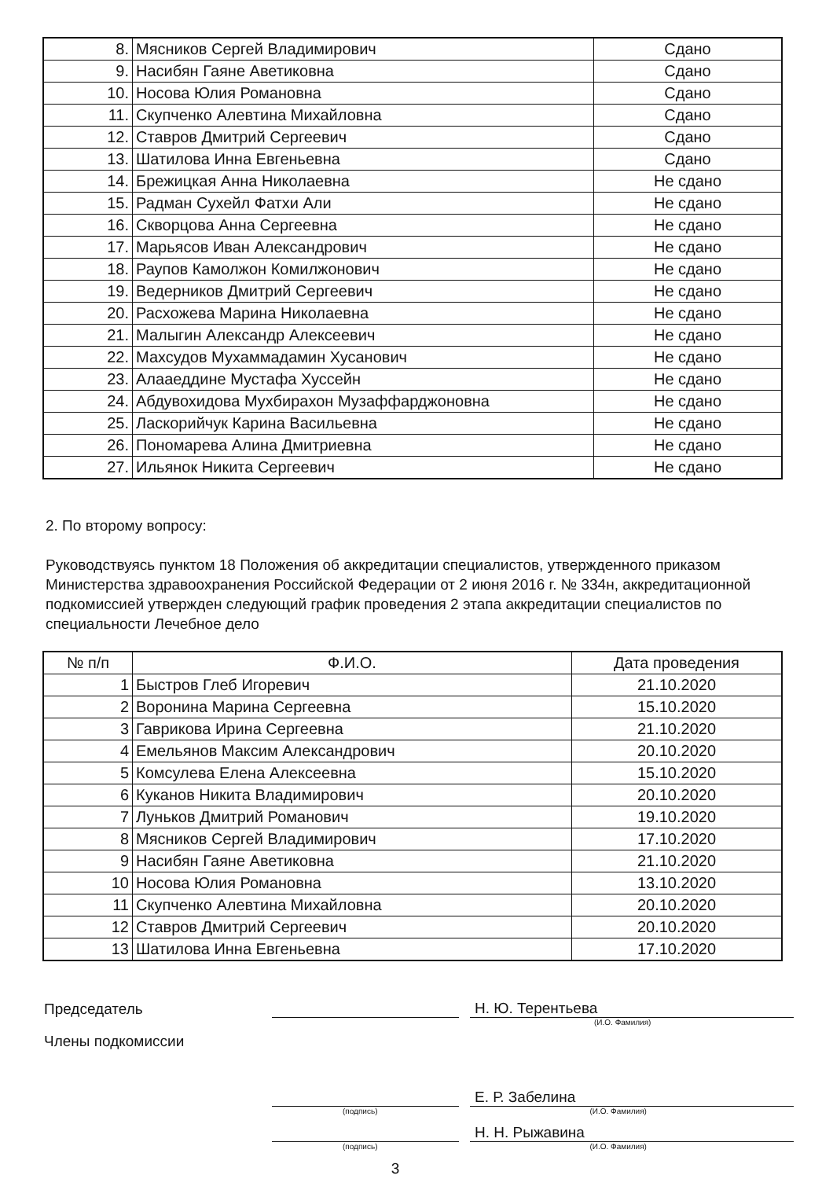| 8. | Мясников Сергей Владимирович | Сдано |
| 9. | Насибян Гаяне Аветиковна | Сдано |
| 10. | Носова Юлия Романовна | Сдано |
| 11. | Скупченко Алевтина Михайловна | Сдано |
| 12. | Ставров Дмитрий Сергеевич | Сдано |
| 13. | Шатилова Инна Евгеньевна | Сдано |
| 14. | Брежицкая Анна Николаевна | Не сдано |
| 15. | Радман Сухейл Фатхи Али | Не сдано |
| 16. | Скворцова Анна Сергеевна | Не сдано |
| 17. | Марьясов Иван Александрович | Не сдано |
| 18. | Раупов Камолжон Комилжонович | Не сдано |
| 19. | Ведерников Дмитрий Сергеевич | Не сдано |
| 20. | Расхожева Марина Николаевна | Не сдано |
| 21. | Малыгин Александр Алексеевич | Не сдано |
| 22. | Махсудов Мухаммадамин Хусанович | Не сдано |
| 23. | Алааеддине Мустафа Хуссейн | Не сдано |
| 24. | Абдувохидова Мухбирахон Музаффарджоновна | Не сдано |
| 25. | Ласкорийчук Карина Васильевна | Не сдано |
| 26. | Пономарева Алина Дмитриевна | Не сдано |
| 27. | Ильянок Никита Сергеевич | Не сдано |
2. По второму вопросу:
Руководствуясь пунктом 18 Положения об аккредитации специалистов, утвержденного приказом Министерства здравоохранения Российской Федерации от 2 июня 2016 г. № 334н, аккредитационной подкомиссией утвержден следующий график проведения 2 этапа аккредитации специалистов по специальности Лечебное дело
| № п/п | Ф.И.О. | Дата проведения |
| --- | --- | --- |
| 1 | Быстров Глеб Игоревич | 21.10.2020 |
| 2 | Воронина Марина Сергеевна | 15.10.2020 |
| 3 | Гаврикова Ирина Сергеевна | 21.10.2020 |
| 4 | Емельянов Максим Александрович | 20.10.2020 |
| 5 | Комсулева Елена Алексеевна | 15.10.2020 |
| 6 | Куканов Никита Владимирович | 20.10.2020 |
| 7 | Луньков Дмитрий Романович | 19.10.2020 |
| 8 | Мясников Сергей Владимирович | 17.10.2020 |
| 9 | Насибян Гаяне Аветиковна | 21.10.2020 |
| 10 | Носова Юлия Романовна | 13.10.2020 |
| 11 | Скупченко Алевтина Михайловна | 20.10.2020 |
| 12 | Ставров Дмитрий Сергеевич | 20.10.2020 |
| 13 | Шатилова Инна Евгеньевна | 17.10.2020 |
Председатель Н. Ю. Терентьева
(И.О. Фамилия)
Члены подкомиссии
Е. Р. Забелина
(подпись) (И.О. Фамилия)
Н. Н. Рыжавина
(подпись) (И.О. Фамилия)
3